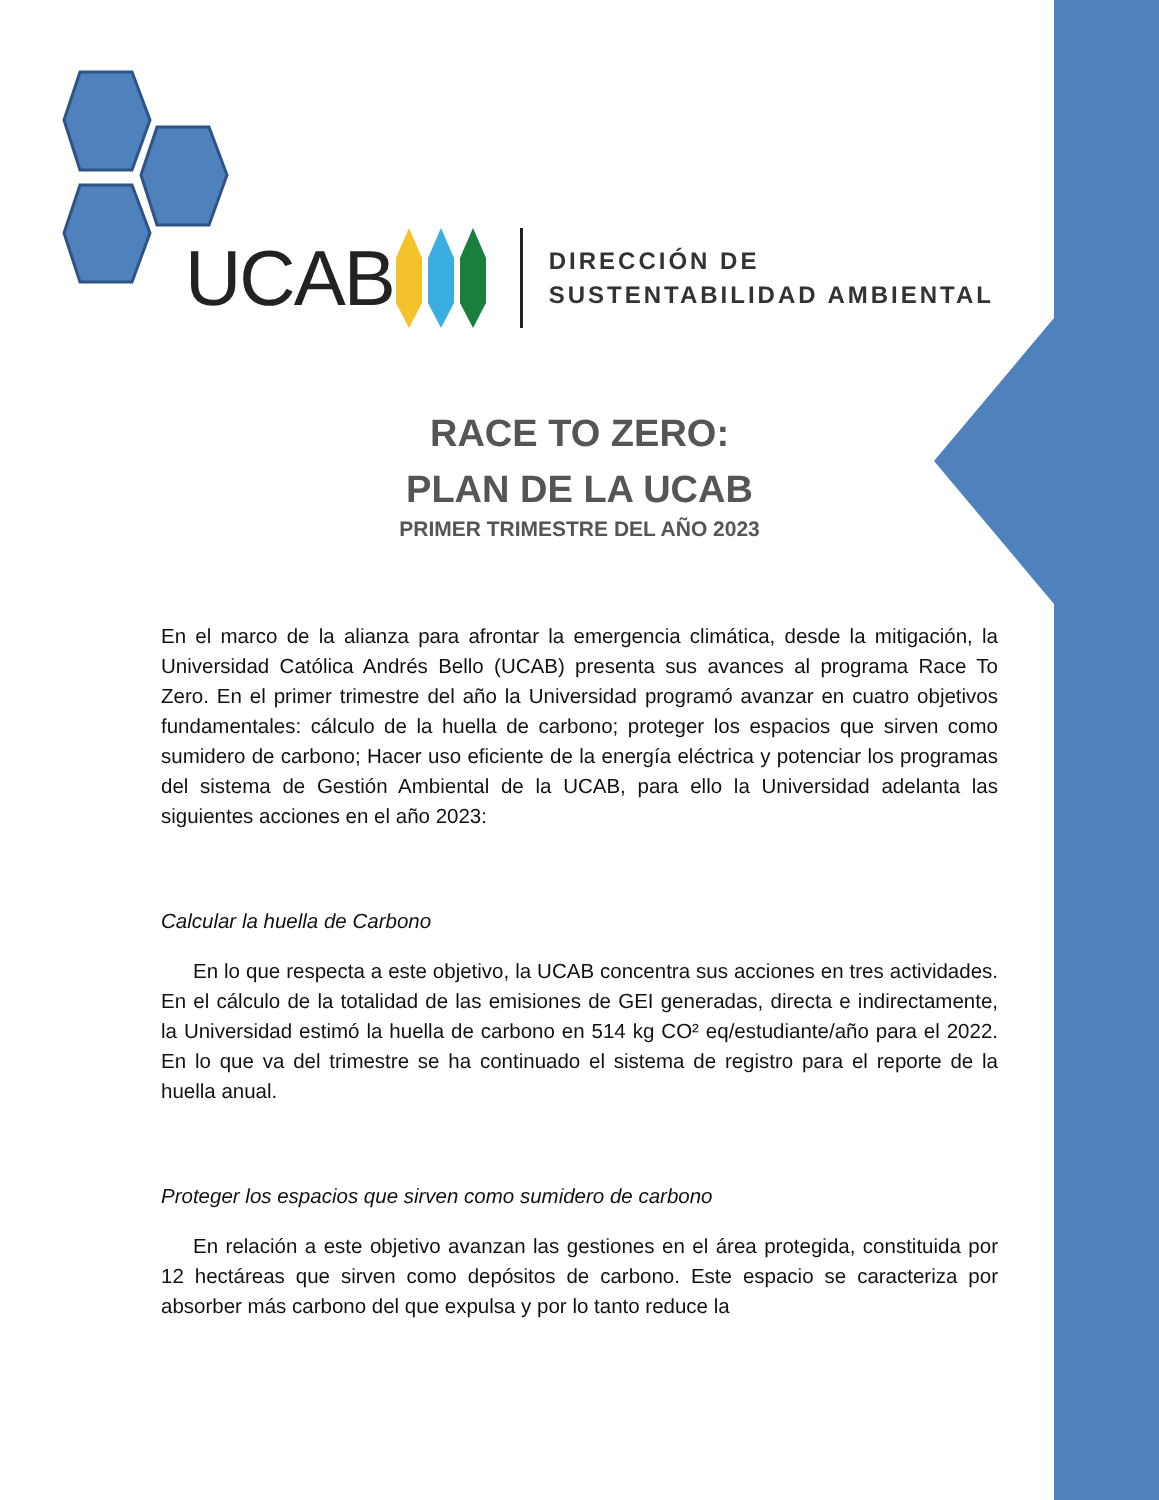UCAB
DIRECCIÓN DE
SUSTENTABILIDAD AMBIENTAL
RACE TO ZERO:
PLAN DE LA UCAB
PRIMER TRIMESTRE DEL AÑO 2023
En el marco de la alianza para afrontar la emergencia climática, desde la mitigación, la Universidad Católica Andrés Bello (UCAB) presenta sus avances al programa Race To Zero. En el primer trimestre del año la Universidad programó avanzar en cuatro objetivos fundamentales: cálculo de la huella de carbono; proteger los espacios que sirven como sumidero de carbono; Hacer uso eficiente de la energía eléctrica y potenciar los programas del sistema de Gestión Ambiental de la UCAB, para ello la Universidad adelanta las siguientes acciones en el año 2023:
Calcular la huella de Carbono
En lo que respecta a este objetivo, la UCAB concentra sus acciones en tres actividades. En el cálculo de la totalidad de las emisiones de GEI generadas, directa e indirectamente, la Universidad estimó la huella de carbono en 514 kg CO² eq/estudiante/año para el 2022. En lo que va del trimestre se ha continuado el sistema de registro para el reporte de la huella anual.
Proteger los espacios que sirven como sumidero de carbono
En relación a este objetivo avanzan las gestiones en el área protegida, constituida por 12 hectáreas que sirven como depósitos de carbono. Este espacio se caracteriza por absorber más carbono del que expulsa y por lo tanto reduce la